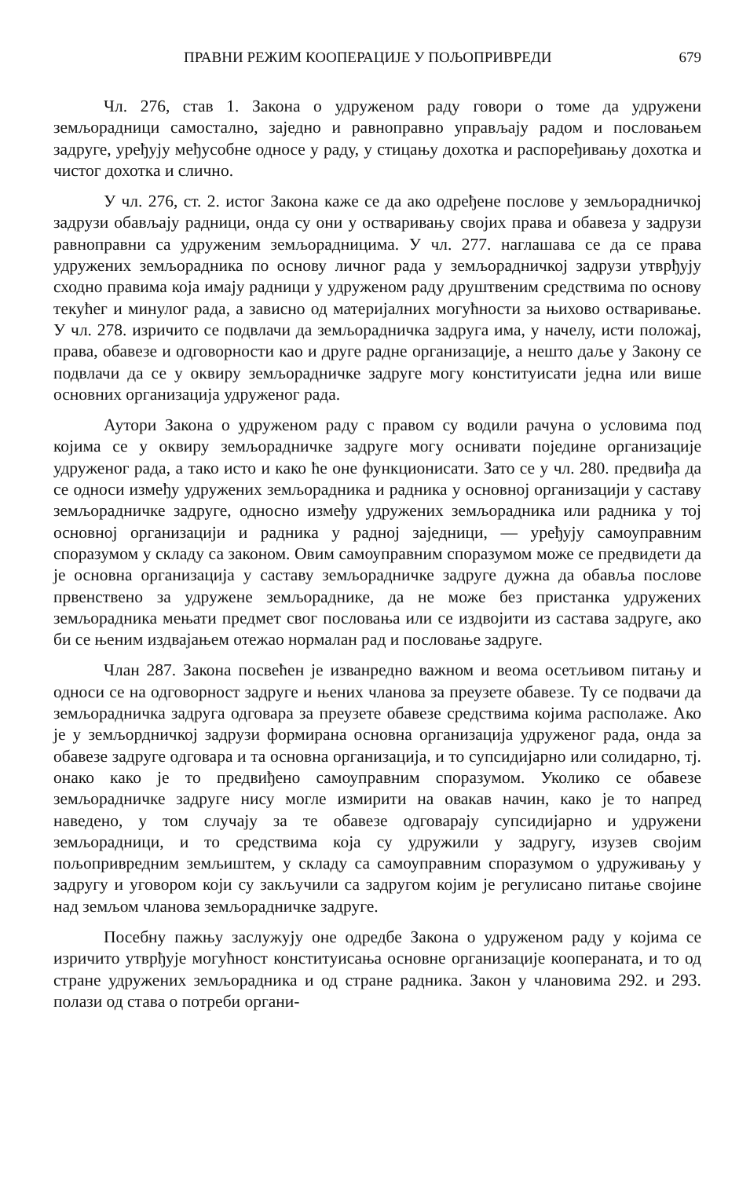ПРАВНИ РЕЖИМ КООПЕРАЦИЈЕ У ПОЉОПРИВРЕДИ 679
Чл. 276, став 1. Закона о удруженом раду говори о томе да удружени земљорадници самостално, заједно и равноправно управљају радом и пословањем задруге, уређују међусобне односе у раду, у стицању дохотка и распоређивању дохотка и чистог дохотка и слично.
У чл. 276, ст. 2. истог Закона каже се да ако одређене послове у земљорадничкој задрузи обављају радници, онда су они у остваривању својих права и обавеза у задрузи равноправни са удруженим земљорадницима. У чл. 277. наглашава се да се права удружених земљорадника по основу личног рада у земљорадничкој задрузи утврђују сходно правима која имају радници у удруженом раду друштвеним средствима по основу текућег и минулог рада, а зависно од материјалних могућности за њихово остваривање. У чл. 278. изричито се подвлачи да земљорадничка задруга има, у начелу, исти положај, права, обавезе и одговорности као и друге радне организације, а нешто даље у Закону се подвлачи да се у оквиру земљорадничке задруге могу конституисати једна или више основних организација удруженог рада.
Аутори Закона о удруженом раду с правом су водили рачуна о условима под којима се у оквиру земљорадничке задруге могу оснивати поједине организације удруженог рада, а тако исто и како ће оне функционисати. Зато се у чл. 280. предвиђа да се односи између удружених земљорадника и радника у основној организацији у саставу земљорадничке задруге, односно између удружених земљорадника или радника у тој основној организацији и радника у радној заједници, — уређују самоуправним споразумом у складу са законом. Овим самоуправним споразумом може се предвидети да је основна организација у саставу земљорадничке задруге дужна да обавља послове првенствено за удружене земљораднике, да не може без пристанка удружених земљорадника мењати предмет свог пословања или се издвојити из састава задруге, ако би се њеним издвајањем отежао нормалан рад и пословање задруге.
Члан 287. Закона посвећен је изванредно важном и веома осетљивом питању и односи се на одговорност задруге и њених чланова за преузете обавезе. Ту се подвачи да земљорадничка задруга одговара за преузете обавезе средствима којима располаже. Ако је у земљордничкој задрузи формирана основна организација удруженог рада, онда за обавезе задруге одговара и та основна организација, и то супсидијарно или солидарно, тј. онако како је то предвиђено самоуправним споразумом. Уколико се обавезе земљорадничке задруге нису могле измирити на овакав начин, како је то напред наведено, у том случају за те обавезе одговарају супсидијарно и удружени земљорадници, и то средствима која су удружили у задругу, изузев својим пољопривредним земљиштем, у складу са самоуправним споразумом о удруживању у задругу и уговором који су закључили са задругом којим је регулисано питање својине над земљом чланова земљорадничке задруге.
Посебну пажњу заслужују оне одредбе Закона о удруженом раду у којима се изричито утврђује могућност конституисања основне организације коопераната, и то од стране удружених земљорадника и од стране радника. Закон у члановима 292. и 293. полази од става о потреби органи-